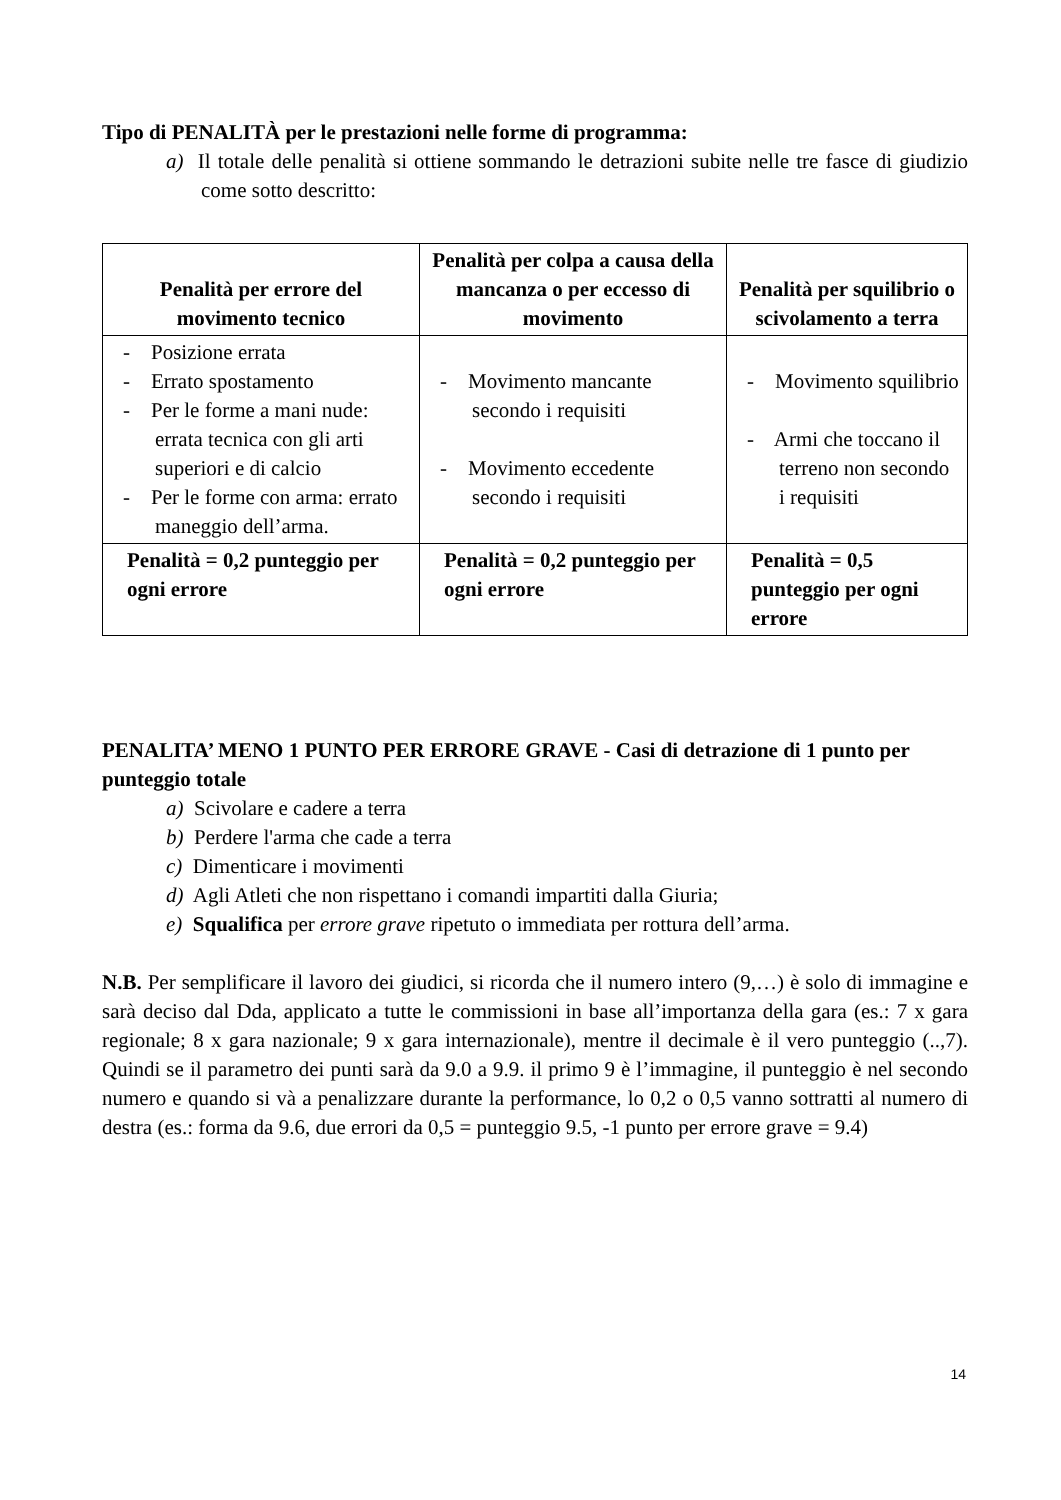Tipo di PENALITÀ per le prestazioni nelle forme di programma:
a) Il totale delle penalità si ottiene sommando le detrazioni subite nelle tre fasce di giudizio come sotto descritto:
| Penalità per errore del movimento tecnico | Penalità per colpa a causa della mancanza o per eccesso di movimento | Penalità per squilibrio o scivolamento a terra |
| --- | --- | --- |
| - Posizione errata - Errato spostamento - Per le forme a mani nude: errata tecnica con gli arti superiori e di calcio - Per le forme con arma: errato maneggio dell’arma. | - Movimento mancante secondo i requisiti - Movimento eccedente secondo i requisiti | - Movimento squilibrio - Armi che toccano il terreno non secondo i requisiti |
| Penalità = 0,2 punteggio per ogni errore | Penalità = 0,2 punteggio per ogni errore | Penalità = 0,5 punteggio per ogni errore |
PENALITA’ MENO 1 PUNTO PER ERRORE GRAVE - Casi di detrazione di 1 punto per punteggio totale
a) Scivolare e cadere a terra
b) Perdere l'arma che cade a terra
c) Dimenticare i movimenti
d) Agli Atleti che non rispettano i comandi impartiti dalla Giuria;
e) Squalifica per errore grave ripetuto o immediata per rottura dell’arma.
N.B. Per semplificare il lavoro dei giudici, si ricorda che il numero intero (9,…) è solo di immagine e sarà deciso dal Dda, applicato a tutte le commissioni in base all’importanza della gara (es.: 7 x gara regionale; 8 x gara nazionale; 9 x gara internazionale), mentre il decimale è il vero punteggio (..,7). Quindi se il parametro dei punti sarà da 9.0 a 9.9. il primo 9 è l’immagine, il punteggio è nel secondo numero e quando si và a penalizzare durante la performance, lo 0,2 o 0,5 vanno sottratti al numero di destra (es.: forma da 9.6, due errori da 0,5 = punteggio 9.5, -1 punto per errore grave = 9.4)
14